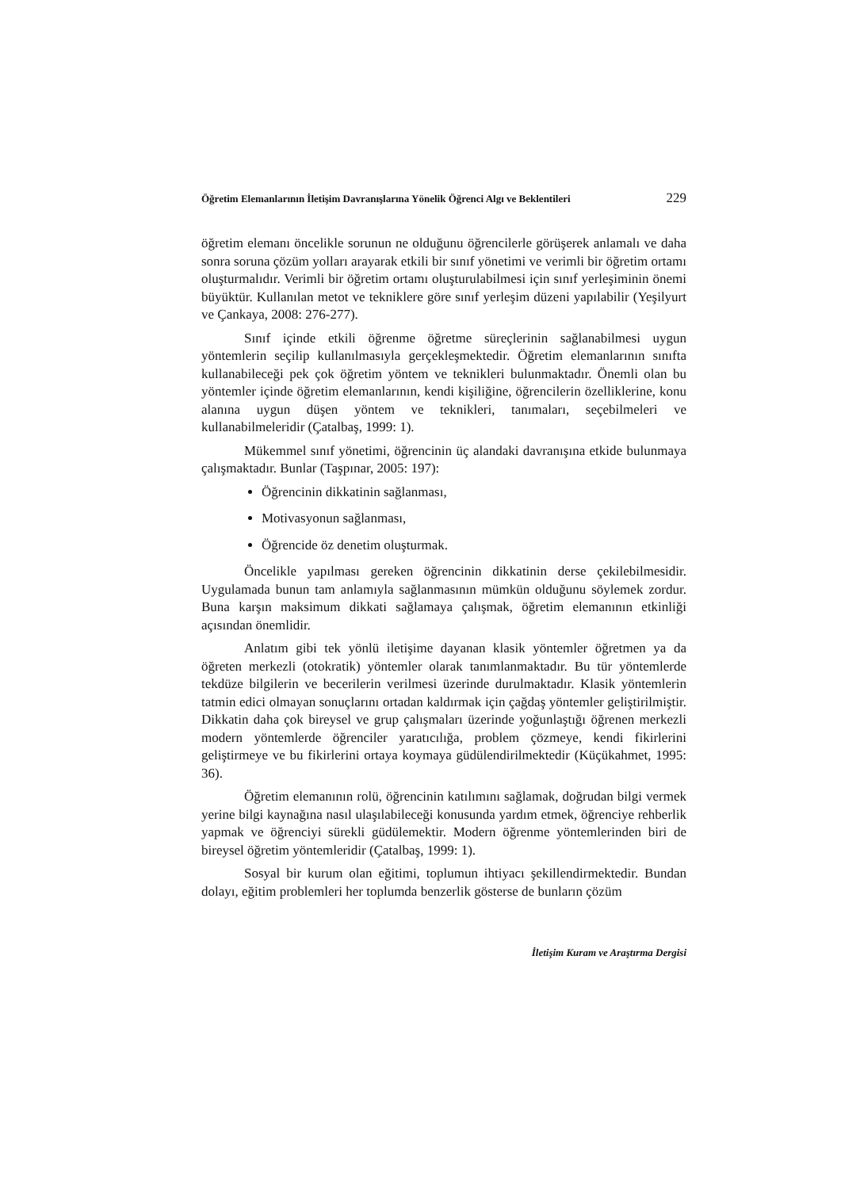Öğretim Elemanlarının İletişim Davranışlarına Yönelik Öğrenci Algı ve Beklentileri 229
öğretim elemanı öncelikle sorunun ne olduğunu öğrencilerle görüşerek anlamalı ve daha sonra soruna çözüm yolları arayarak etkili bir sınıf yönetimi ve verimli bir öğretim ortamı oluşturmalıdır. Verimli bir öğretim ortamı oluşturulabilmesi için sınıf yerleşiminin önemi büyüktür. Kullanılan metot ve tekniklere göre sınıf yerleşim düzeni yapılabilir (Yeşilyurt ve Çankaya, 2008: 276-277).
Sınıf içinde etkili öğrenme öğretme süreçlerinin sağlanabilmesi uygun yöntemlerin seçilip kullanılmasıyla gerçekleşmektedir. Öğretim elemanlarının sınıfta kullanabileceği pek çok öğretim yöntem ve teknikleri bulunmaktadır. Önemli olan bu yöntemler içinde öğretim elemanlarının, kendi kişiliğine, öğrencilerin özelliklerine, konu alanına uygun düşen yöntem ve teknikleri, tanımaları, seçebilmeleri ve kullanabilmeleridir (Çatalbaş, 1999: 1).
Mükemmel sınıf yönetimi, öğrencinin üç alandaki davranışına etkide bulunmaya çalışmaktadır. Bunlar (Taşpınar, 2005: 197):
Öğrencinin dikkatinin sağlanması,
Motivasyonun sağlanması,
Öğrencide öz denetim oluşturmak.
Öncelikle yapılması gereken öğrencinin dikkatinin derse çekilebilmesidir. Uygulamada bunun tam anlamıyla sağlanmasının mümkün olduğunu söylemek zordur. Buna karşın maksimum dikkati sağlamaya çalışmak, öğretim elemanının etkinliği açısından önemlidir.
Anlatım gibi tek yönlü iletişime dayanan klasik yöntemler öğretmen ya da öğreten merkezli (otokratik) yöntemler olarak tanımlanmaktadır. Bu tür yöntemlerde tekdüze bilgilerin ve becerilerin verilmesi üzerinde durulmaktadır. Klasik yöntemlerin tatmin edici olmayan sonuçlarını ortadan kaldırmak için çağdaş yöntemler geliştirilmiştir. Dikkatin daha çok bireysel ve grup çalışmaları üzerinde yoğunlaştığı öğrenen merkezli modern yöntemlerde öğrenciler yaratıcılığa, problem çözmeye, kendi fikirlerini geliştirmeye ve bu fikirlerini ortaya koymaya güdülendirilmektedir (Küçükahmet, 1995: 36).
Öğretim elemanının rolü, öğrencinin katılımını sağlamak, doğrudan bilgi vermek yerine bilgi kaynağına nasıl ulaşılabileceği konusunda yardım etmek, öğrenciye rehberlik yapmak ve öğrenciyi sürekli güdülemektir. Modern öğrenme yöntemlerinden biri de bireysel öğretim yöntemleridir (Çatalbaş, 1999: 1).
Sosyal bir kurum olan eğitimi, toplumun ihtiyacı şekillendirmektedir. Bundan dolayı, eğitim problemleri her toplumda benzerlik gösterse de bunların çözüm
İletişim Kuram ve Araştırma Dergisi